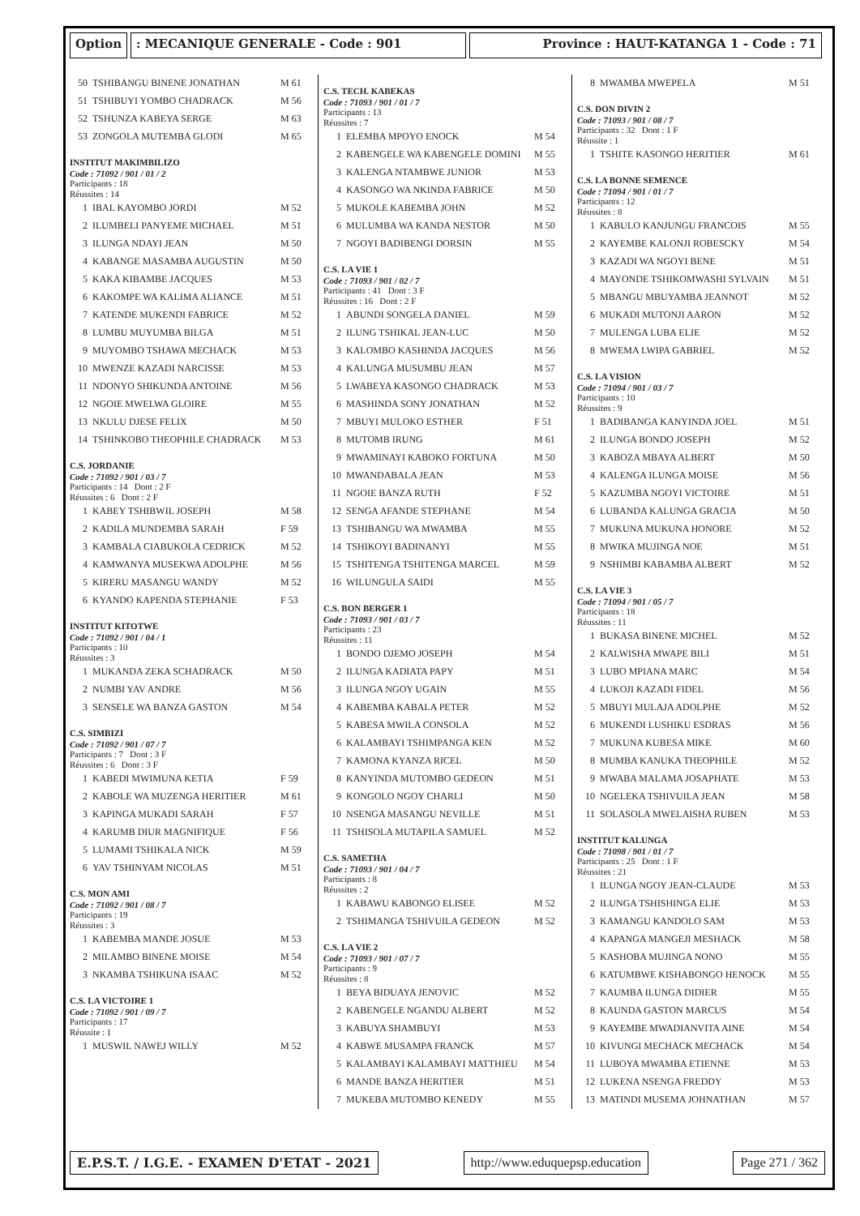Option : MECANIQUE GENERALE - Code : 901 Province : HAUT-KATANGA 1 - Code : 71
| 50 | TSHIBANGU BINENE JONATHAN | M 61 |
| 51 | TSHIBUYI YOMBO CHADRACK | M 56 |
| 52 | TSHUNZA KABEYA SERGE | M 63 |
| 53 | ZONGOLA MUTEMBA GLODI | M 65 |
INSTITUT MAKIMBILIZO
Code : 71092 / 901 / 01 / 2
Participants : 18
Réussites : 14
| 1 | IBAL KAYOMBO JORDI | M 52 |
| 2 | ILUMBELI PANYEME MICHAEL | M 51 |
| 3 | ILUNGA NDAYI JEAN | M 50 |
| 4 | KABANGE MASAMBA AUGUSTIN | M 50 |
| 5 | KAKA KIBAMBE JACQUES | M 53 |
| 6 | KAKOMPE WA KALIMA ALIANCE | M 51 |
| 7 | KATENDE MUKENDI FABRICE | M 52 |
| 8 | LUMBU MUYUMBA BILGA | M 51 |
| 9 | MUYOMBO TSHAWA MECHACK | M 53 |
| 10 | MWENZE KAZADI NARCISSE | M 53 |
| 11 | NDONYO SHIKUNDA ANTOINE | M 56 |
| 12 | NGOIE MWELWA GLOIRE | M 55 |
| 13 | NKULU DJESE FELIX | M 50 |
| 14 | TSHINKOBO THEOPHILE CHADRACK | M 53 |
C.S. JORDANIE
Code : 71092 / 901 / 03 / 7
Participants : 14 Dont : 2 F
Réussites : 6 Dont : 2 F
| 1 | KABEY TSHIBWIL JOSEPH | M 58 |
| 2 | KADILA MUNDEMBA SARAH | F 59 |
| 3 | KAMBALA CIABUKOLA CEDRICK | M 52 |
| 4 | KAMWANYA MUSEKWA ADOLPHE | M 56 |
| 5 | KIRERU MASANGU WANDY | M 52 |
| 6 | KYANDO KAPENDA STEPHANIE | F 53 |
INSTITUT KITOTWE
Code : 71092 / 901 / 04 / 1
Participants : 10
Réussites : 3
| 1 | MUKANDA ZEKA SCHADRACK | M 50 |
| 2 | NUMBI YAV ANDRE | M 56 |
| 3 | SENSELE WA BANZA GASTON | M 54 |
C.S. SIMBIZI
Code : 71092 / 901 / 07 / 7
Participants : 7 Dont : 3 F
Réussites : 6 Dont : 3 F
| 1 | KABEDI MWIMUNA KETIA | F 59 |
| 2 | KABOLE WA MUZENGA HERITIER | M 61 |
| 3 | KAPINGA MUKADI SARAH | F 57 |
| 4 | KARUMB DIUR MAGNIFIQUE | F 56 |
| 5 | LUMAMI TSHIKALA NICK | M 59 |
| 6 | YAV TSHINYAM NICOLAS | M 51 |
C.S. MON AMI
Code : 71092 / 901 / 08 / 7
Participants : 19
Réussites : 3
| 1 | KABEMBA MANDE JOSUE | M 53 |
| 2 | MILAMBO BINENE MOISE | M 54 |
| 3 | NKAMBA TSHIKUNA ISAAC | M 52 |
C.S. LA VICTOIRE 1
Code : 71092 / 901 / 09 / 7
Participants : 17
Réussite : 1
| 1 | MUSWIL NAWEJ WILLY | M 52 |
C.S. TECH. KABEKAS
Code : 71093 / 901 / 01 / 7
Participants : 13
Réussites : 7
| 1 | ELEMBA MPOYO ENOCK | M 54 |
| 2 | KABENGELE WA KABENGELE DOMINI | M 55 |
| 3 | KALENGA NTAMBWE JUNIOR | M 53 |
| 4 | KASONGO WA NKINDA FABRICE | M 50 |
| 5 | MUKOLE KABEMBA JOHN | M 52 |
| 6 | MULUMBA WA KANDA NESTOR | M 50 |
| 7 | NGOYI BADIBENGI DORSIN | M 55 |
C.S. LA VIE 1
Code : 71093 / 901 / 02 / 7
Participants : 41 Dont : 3 F
Réussites : 16 Dont : 2 F
| 1 | ABUNDI SONGELA DANIEL | M 59 |
| 2 | ILUNG TSHIKAL JEAN-LUC | M 50 |
| 3 | KALOMBO KASHINDA JACQUES | M 56 |
| 4 | KALUNGA MUSUMBU JEAN | M 57 |
| 5 | LWABEYA KASONGO CHADRACK | M 53 |
| 6 | MASHINDA SONY JONATHAN | M 52 |
| 7 | MBUYI MULOKO ESTHER | F 51 |
| 8 | MUTOMB IRUNG | M 61 |
| 9 | MWAMINAYI KABOKO FORTUNA | M 50 |
| 10 | MWANDABALA JEAN | M 53 |
| 11 | NGOIE BANZA RUTH | F 52 |
| 12 | SENGA AFANDE STEPHANE | M 54 |
| 13 | TSHIBANGU WA MWAMBA | M 55 |
| 14 | TSHIKOYI BADINANYI | M 55 |
| 15 | TSHITENGA TSHITENGA MARCEL | M 59 |
| 16 | WILUNGULA SAIDI | M 55 |
C.S. BON BERGER 1
Code : 71093 / 901 / 03 / 7
Participants : 23
Réussites : 11
| 1 | BONDO DJEMO JOSEPH | M 54 |
| 2 | ILUNGA KADIATA PAPY | M 51 |
| 3 | ILUNGA NGOY UGAIN | M 55 |
| 4 | KABEMBA KABALA PETER | M 52 |
| 5 | KABESA MWILA CONSOLA | M 52 |
| 6 | KALAMBAYI TSHIMPANGA KEN | M 52 |
| 7 | KAMONA KYANZA RICEL | M 50 |
| 8 | KANYINDA MUTOMBO GEDEON | M 51 |
| 9 | KONGOLO NGOY CHARLI | M 50 |
| 10 | NSENGA MASANGU NEVILLE | M 51 |
| 11 | TSHISOLA MUTAPILA SAMUEL | M 52 |
C.S. SAMETHA
Code : 71093 / 901 / 04 / 7
Participants : 8
Réussites : 2
| 1 | KABAWU KABONGO ELISEE | M 52 |
| 2 | TSHIMANGA TSHIVUILA GEDEON | M 52 |
C.S. LA VIE 2
Code : 71093 / 901 / 07 / 7
Participants : 9
Réussites : 8
| 1 | BEYA BIDUAYA JENOVIC | M 52 |
| 2 | KABENGELE NGANDU ALBERT | M 52 |
| 3 | KABUYA SHAMBUYI | M 53 |
| 4 | KABWE MUSAMPA FRANCK | M 57 |
| 5 | KALAMBAYI KALAMBAYI MATTHIEU | M 54 |
| 6 | MANDE BANZA HERITIER | M 51 |
| 7 | MUKEBA MUTOMBO KENEDY | M 55 |
| 8 | MWAMBA MWEPELA | M 51 |
C.S. DON DIVIN 2
Code : 71093 / 901 / 08 / 7
Participants : 32 Dont : 1 F
Réussite : 1
| 1 | TSHITE KASONGO HERITIER | M 61 |
C.S. LA BONNE SEMENCE
Code : 71094 / 901 / 01 / 7
Participants : 12
Réussites : 8
| 1 | KABULO KANJUNGU FRANCOIS | M 55 |
| 2 | KAYEMBE KALONJI ROBESCKY | M 54 |
| 3 | KAZADI WA NGOYI BENE | M 51 |
| 4 | MAYONDE TSHIKOMWASHI SYLVAIN | M 51 |
| 5 | MBANGU MBUYAMBA JEANNOT | M 52 |
| 6 | MUKADI MUTONJI AARON | M 52 |
| 7 | MULENGA LUBA ELIE | M 52 |
| 8 | MWEMA LWIPA GABRIEL | M 52 |
C.S. LA VISION
Code : 71094 / 901 / 03 / 7
Participants : 10
Réussites : 9
| 1 | BADIBANGA KANYINDA JOEL | M 51 |
| 2 | ILUNGA BONDO JOSEPH | M 52 |
| 3 | KABOZA MBAYA ALBERT | M 50 |
| 4 | KALENGA ILUNGA MOISE | M 56 |
| 5 | KAZUMBA NGOYI VICTOIRE | M 51 |
| 6 | LUBANDA KALUNGA GRACIA | M 50 |
| 7 | MUKUNA MUKUNA HONORE | M 52 |
| 8 | MWIKA MUJINGA NOE | M 51 |
| 9 | NSHIMBI KABAMBA ALBERT | M 52 |
C.S. LA VIE 3
Code : 71094 / 901 / 05 / 7
Participants : 18
Réussites : 11
| 1 | BUKASA BINENE MICHEL | M 52 |
| 2 | KALWISHA MWAPE BILI | M 51 |
| 3 | LUBO MPIANA MARC | M 54 |
| 4 | LUKOJI KAZADI FIDEL | M 56 |
| 5 | MBUYI MULAJA ADOLPHE | M 52 |
| 6 | MUKENDI LUSHIKU ESDRAS | M 56 |
| 7 | MUKUNA KUBESA MIKE | M 60 |
| 8 | MUMBA KANUKA THEOPHILE | M 52 |
| 9 | MWABA MALAMA JOSAPHATE | M 53 |
| 10 | NGELEKA TSHIVUILA JEAN | M 58 |
| 11 | SOLASOLA MWELAISHA RUBEN | M 53 |
INSTITUT KALUNGA
Code : 71098 / 901 / 01 / 7
Participants : 25 Dont : 1 F
Réussites : 21
| 1 | ILUNGA NGOY JEAN-CLAUDE | M 53 |
| 2 | ILUNGA TSHISHINGA ELIE | M 53 |
| 3 | KAMANGU KANDOLO SAM | M 53 |
| 4 | KAPANGA MANGEJI MESHACK | M 58 |
| 5 | KASHOBA MUJINGA NONO | M 55 |
| 6 | KATUMBWE KISHABONGO HENOCK | M 55 |
| 7 | KAUMBA ILUNGA DIDIER | M 55 |
| 8 | KAUNDA GASTON MARCUS | M 54 |
| 9 | KAYEMBE MWADIANVITA AINE | M 54 |
| 10 | KIVUNGI MECHACK MECHACK | M 54 |
| 11 | LUBOYA MWAMBA ETIENNE | M 53 |
| 12 | LUKENA NSENGA FREDDY | M 53 |
| 13 | MATINDI MUSEMA JOHNATHAN | M 57 |
E.P.S.T. / I.G.E. - EXAMEN D'ETAT - 2021
http://www.eduquepsp.education Page 271 / 362